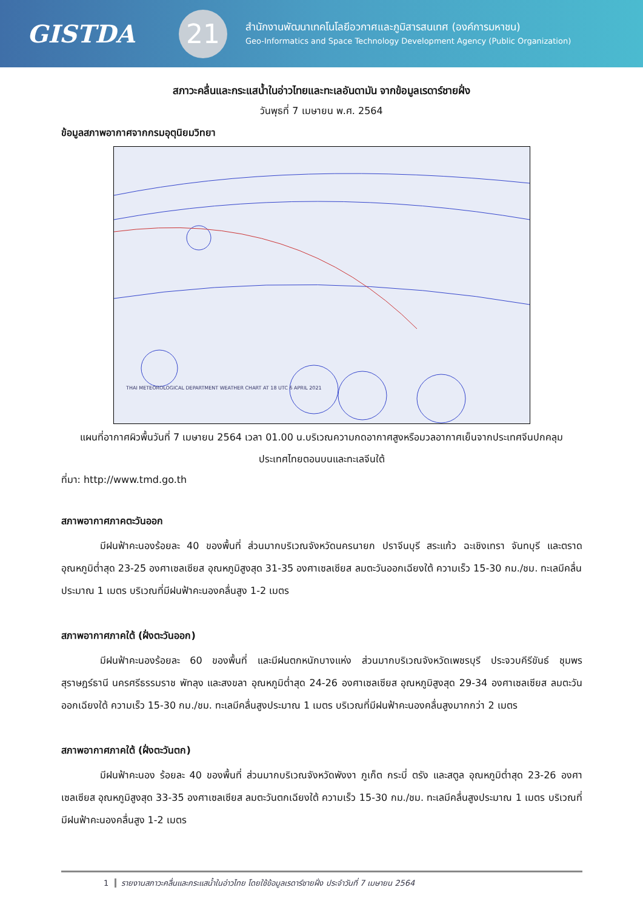GISTDA
21
สำนักงานพัฒนาเทคโนโลยีอวกาศและภูมิสารสนเทศ (องค์การมหาชน)
Geo-Informatics and Space Technology Development Agency (Public Organization)
สภาวะคลื่นและกระแสน้ำในอ่าวไทยและทะเลอันดามัน จากข้อมูลเรดาร์ชายฝั่ง
วันพุธที่ 7 เมษายน พ.ศ. 2564
ข้อมูลสภาพอากาศจากกรมอุตุนิยมวิทยา
THAI METEOROLOGICAL DEPARTMENT WEATHER CHART AT 18 UTC 6 APRIL 2021
แผนที่อากาศผิวพื้นวันที่ 7 เมษายน 2564 เวลา 01.00 น.บริเวณความกดอากาศสูงหรือมวลอากาศเย็นจากประเทศจีนปกคลุมประเทศไทยตอนบนและทะเลจีนใต้
ที่มา: http://www.tmd.go.th
สภาพอากาศภาคตะวันออก
มีฝนฟ้าคะนองร้อยละ 40 ของพื้นที่ ส่วนมากบริเวณจังหวัดนครนายก ปราจีนบุรี สระแก้ว ฉะเชิงเทรา จันทบุรี และตราด อุณหภูมิต่ำสุด 23-25 องศาเซลเซียส อุณหภูมิสูงสุด 31-35 องศาเซลเซียส ลมตะวันออกเฉียงใต้ ความเร็ว 15-30 กม./ชม. ทะเลมีคลื่นประมาณ 1 เมตร บริเวณที่มีฝนฟ้าคะนองคลื่นสูง 1-2 เมตร
สภาพอากาศภาคใต้ (ฝั่งตะวันออก)
มีฝนฟ้าคะนองร้อยละ 60 ของพื้นที่ และมีฝนตกหนักบางแห่ง ส่วนมากบริเวณจังหวัดเพชรบุรี ประจวบคีรีขันธ์ ชุมพร สุราษฎร์ธานี นครศรีธรรมราช พัทลุง และสงขลา อุณหภูมิต่ำสุด 24-26 องศาเซลเซียส อุณหภูมิสูงสุด 29-34 องศาเซลเซียส ลมตะวันออกเฉียงใต้ ความเร็ว 15-30 กม./ชม. ทะเลมีคลื่นสูงประมาณ 1 เมตร บริเวณที่มีฝนฟ้าคะนองคลื่นสูงมากกว่า 2 เมตร
สภาพอากาศภาคใต้ (ฝั่งตะวันตก)
มีฝนฟ้าคะนอง ร้อยละ 40 ของพื้นที่ ส่วนมากบริเวณจังหวัดพังงา ภูเก็ต กระบี่ ตรัง และสตูล อุณหภูมิต่ำสุด 23-26 องศาเซลเซียส อุณหภูมิสูงสุด 33-35 องศาเซลเซียส ลมตะวันตกเฉียงใต้ ความเร็ว 15-30 กม./ชม. ทะเลมีคลื่นสูงประมาณ 1 เมตร บริเวณที่มีฝนฟ้าคะนองคลื่นสูง 1-2 เมตร
1 รายงานสภาวะคลื่นและกระแสน้ำในอ่าวไทย โดยใช้ข้อมูลเรดาร์ชายฝั่ง ประจำวันที่ 7 เมษายน 2564